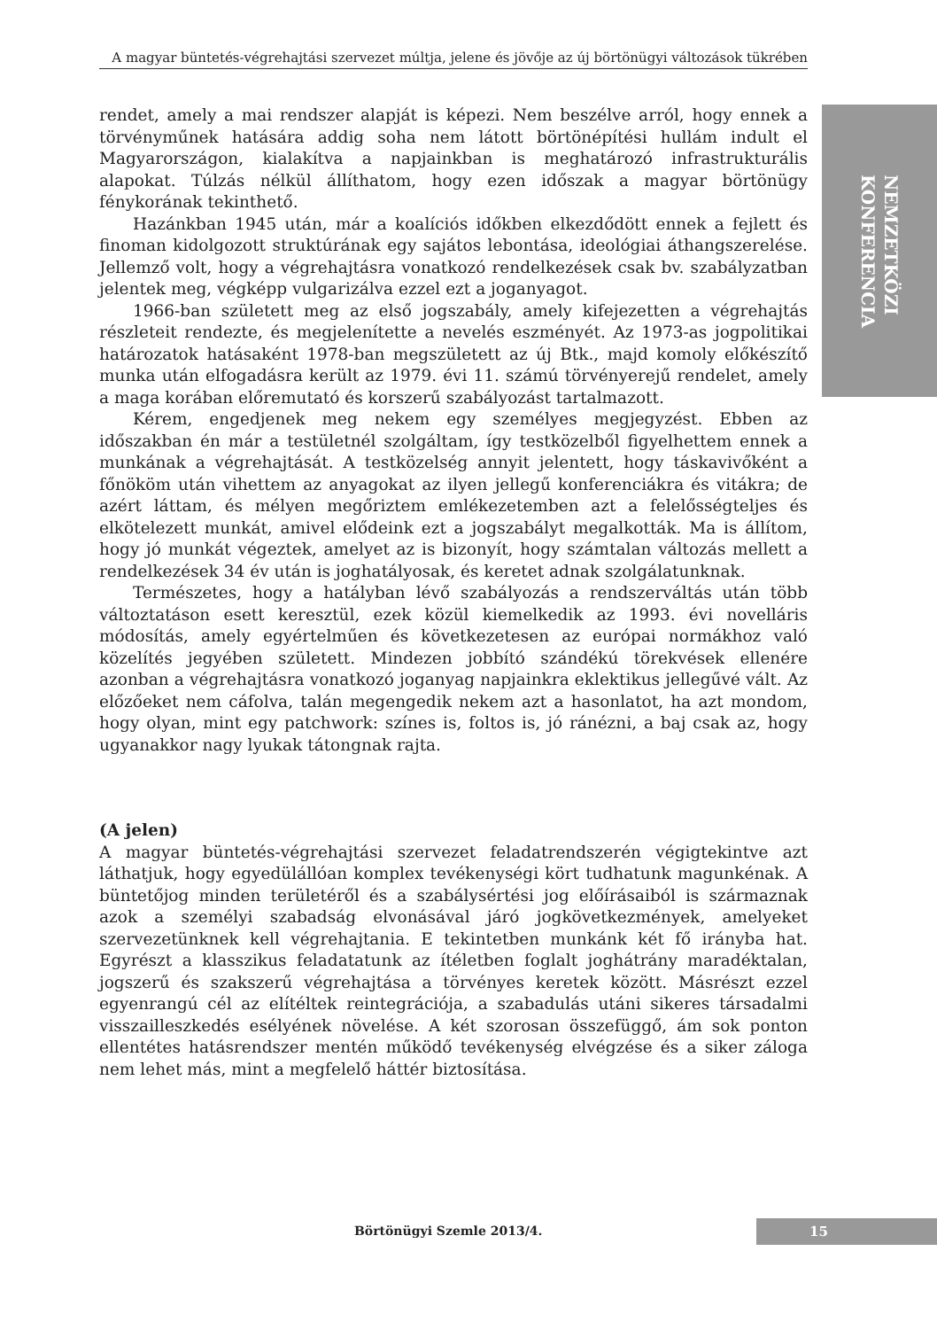A magyar büntetés-végrehajtási szervezet múltja, jelene és jövője az új börtönügyi változások tükrében
NEMZETKÖZI
KONFERENCIA
rendet, amely a mai rendszer alapját is képezi. Nem beszélve arról, hogy ennek a törvényműnek hatására addig soha nem látott börtönépítési hullám indult el Magyarországon, kialakítva a napjainkban is meghatározó infrastrukturális alapokat. Túlzás nélkül állíthatom, hogy ezen időszak a magyar börtönügy fénykorának tekinthető.
Hazánkban 1945 után, már a koalíciós időkben elkezdődött ennek a fejlett és finoman kidolgozott struktúrának egy sajátos lebontása, ideológiai áthangszerelése. Jellemző volt, hogy a végrehajtásra vonatkozó rendelkezések csak bv. szabályzatban jelentek meg, végképp vulgarizálva ezzel ezt a joganyagot.
1966-ban született meg az első jogszabály, amely kifejezetten a végrehajtás részleteit rendezte, és megjelenítette a nevelés eszményét. Az 1973-as jogpolitikai határozatok hatásaként 1978-ban megszületett az új Btk., majd komoly előkészítő munka után elfogadásra került az 1979. évi 11. számú törvényerejű rendelet, amely a maga korában előremutató és korszerű szabályozást tartalmazott.
Kérem, engedjenek meg nekem egy személyes megjegyzést. Ebben az időszakban én már a testületnél szolgáltam, így testközelből figyelhettem ennek a munkának a végrehajtását. A testközelség annyit jelentett, hogy táskavivőként a főnököm után vihettem az anyagokat az ilyen jellegű konferenciákra és vitákra; de azért láttam, és mélyen megőriztem emlékezetemben azt a felelősségteljes és elkötelezett munkát, amivel elődeink ezt a jogszabályt megalkották. Ma is állítom, hogy jó munkát végeztek, amelyet az is bizonyít, hogy számtalan változás mellett a rendelkezések 34 év után is joghatályosak, és keretet adnak szolgálatunknak.
Természetes, hogy a hatályban lévő szabályozás a rendszerváltás után több változtatáson esett keresztül, ezek közül kiemelkedik az 1993. évi novelláris módosítás, amely egyértelműen és következetesen az európai normákhoz való közelítés jegyében született. Mindezen jobbító szándékú törekvések ellenére azonban a végrehajtásra vonatkozó joganyag napjainkra eklektikus jellegűvé vált. Az előzőeket nem cáfolva, talán megengedik nekem azt a hasonlatot, ha azt mondom, hogy olyan, mint egy patchwork: színes is, foltos is, jó ránézni, a baj csak az, hogy ugyanakkor nagy lyukak tátongnak rajta.
(A jelen)
A magyar büntetés-végrehajtási szervezet feladatrendszerén végigtekintve azt láthatjuk, hogy egyedülállóan komplex tevékenységi kört tudhatunk magunkénak. A büntetőjog minden területéről és a szabálysértési jog előírásaiból is származnak azok a személyi szabadság elvonásával járó jogkövetkezmények, amelyeket szervezetünknek kell végrehajtania. E tekintetben munkánk két fő irányba hat. Egyrészt a klasszikus feladatatunk az ítéletben foglalt joghátrány maradéktalan, jogszerű és szakszerű végrehajtása a törvényes keretek között. Másrészt ezzel egyenrangú cél az elítéltek reintegrációja, a szabadulás utáni sikeres társadalmi visszailleszkedés esélyének növelése. A két szorosan összefüggő, ám sok ponton ellentétes hatásrendszer mentén működő tevékenység elvégzése és a siker záloga nem lehet más, mint a megfelelő háttér biztosítása.
Börtönügyi Szemle 2013/4. 15